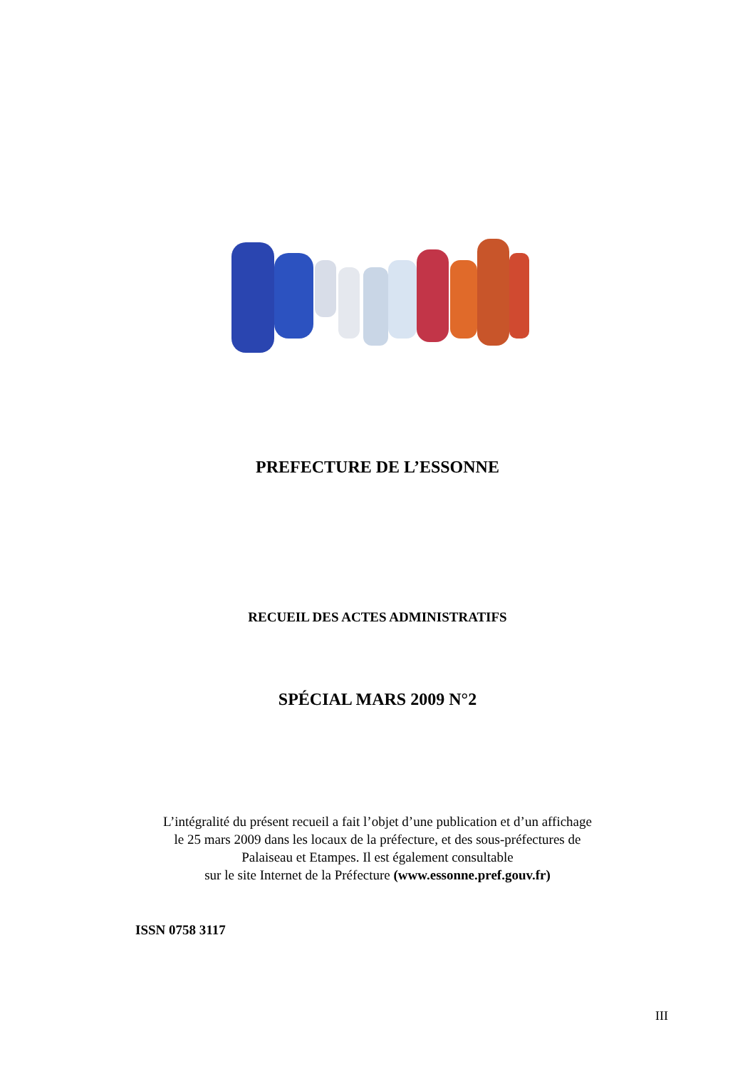PREFECTURE DE L’ESSONNE
RECUEIL DES ACTES ADMINISTRATIFS
SPÉCIAL MARS 2009 N°2
L’intégralité du présent recueil a fait l’objet d’une publication et d’un affichage
le 25 mars 2009 dans les locaux de la préfecture, et des sous-préfectures de
Palaiseau et Etampes. Il est également consultable
sur le site Internet de la Préfecture (www.essonne.pref.gouv.fr)
ISSN 0758 3117
III